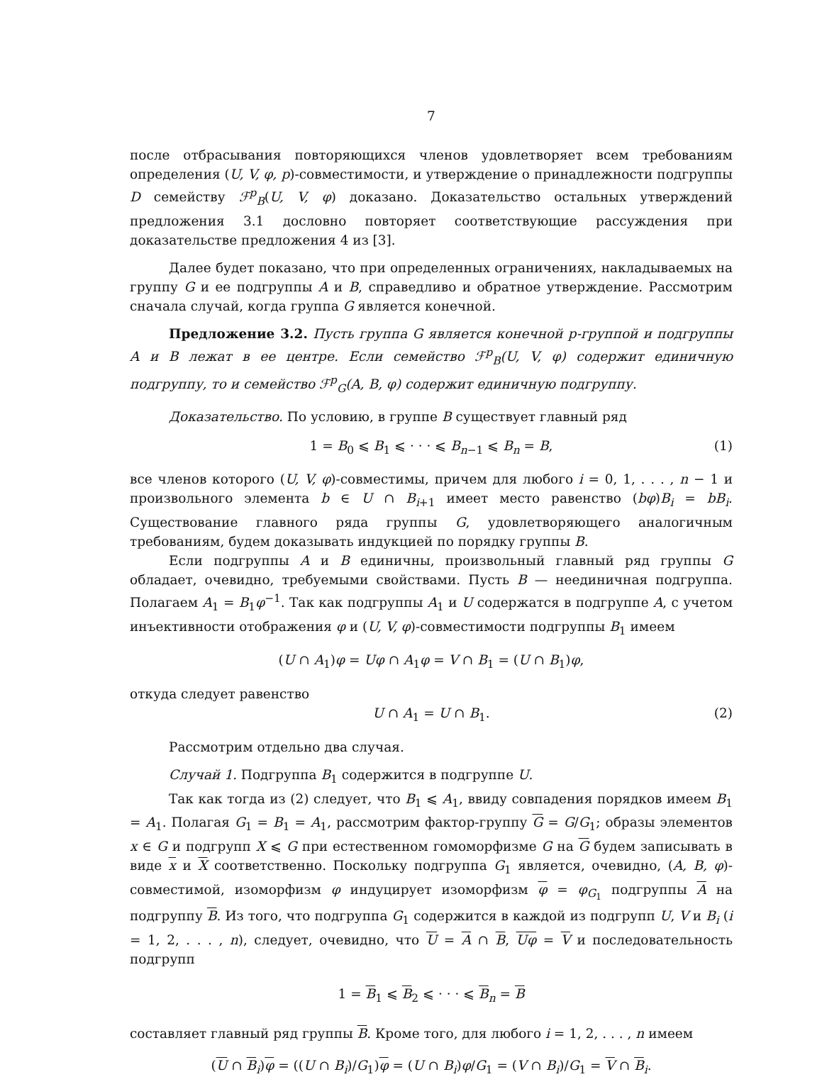7
после отбрасывания повторяющихся членов удовлетворяет всем требованиям определения (U, V, φ, p)-совместимости, и утверждение о принадлежности подгруппы D семейству ℱ<sup>p</sup><sub>B</sub>(U, V, φ) доказано. Доказательство остальных утверждений предложения 3.1 дословно повторяет соответствующие рассуждения при доказательстве предложения 4 из [3].
Далее будет показано, что при определенных ограничениях, накладываемых на группу G и ее подгруппы A и B, справедливо и обратное утверждение. Рассмотрим сначала случай, когда группа G является конечной.
Предложение 3.2. Пусть группа G является конечной p-группой и подгруппы A и B лежат в ее центре. Если семейство ℱ<sup>p</sup><sub>B</sub>(U, V, φ) содержит единичную подгруппу, то и семейство ℱ<sup>p</sup><sub>G</sub>(A, B, φ) содержит единичную подгруппу.
Доказательство. По условию, в группе B существует главный ряд
1 = B<sub>0</sub> ⩽ B<sub>1</sub> ⩽ · · · ⩽ B<sub>n−1</sub> ⩽ B<sub>n</sub> = B, (1)
все членов которого (U, V, φ)-совместимы, причем для любого i = 0, 1, . . . , n − 1 и произвольного элемента b ∈ U ∩ B<sub>i+1</sub> имеет место равенство (bφ)B<sub>i</sub> = bB<sub>i</sub>. Существование главного ряда группы G, удовлетворяющего аналогичным требованиям, будем доказывать индукцией по порядку группы B.
Если подгруппы A и B единичны, произвольный главный ряд группы G обладает, очевидно, требуемыми свойствами. Пусть B — неединичная подгруппа. Полагаем A<sub>1</sub> = B<sub>1</sub>φ<sup>−1</sup>. Так как подгруппы A<sub>1</sub> и U содержатся в подгруппе A, с учетом инъективности отображения φ и (U, V, φ)-совместимости подгруппы B<sub>1</sub> имеем
(U ∩ A<sub>1</sub>)φ = Uφ ∩ A<sub>1</sub>φ = V ∩ B<sub>1</sub> = (U ∩ B<sub>1</sub>)φ,
откуда следует равенство
U ∩ A<sub>1</sub> = U ∩ B<sub>1</sub>. (2)
Рассмотрим отдельно два случая.
Случай 1. Подгруппа B<sub>1</sub> содержится в подгруппе U.
Так как тогда из (2) следует, что B<sub>1</sub> ⩽ A<sub>1</sub>, ввиду совпадения порядков имеем B<sub>1</sub> = A<sub>1</sub>. Полагая G<sub>1</sub> = B<sub>1</sub> = A<sub>1</sub>, рассмотрим фактор-группу G = G/G<sub>1</sub>; образы элементов x ∈ G и подгрупп X ⩽ G при естественном гомоморфизме G на G будем записывать в виде x и X соответственно. Поскольку подгруппа G<sub>1</sub> является, очевидно, (A, B, φ)-совместимой, изоморфизм φ индуцирует изоморфизм φ = φ<sub>G<sub>1</sub></sub> подгруппы A на подгруппу B. Из того, что подгруппа G<sub>1</sub> содержится в каждой из подгрупп U, V и B<sub>i</sub> (i = 1, 2, . . . , n), следует, очевидно, что U = A ∩ B, Uφ = V и последовательность подгрупп
1 = B<sub>1</sub> ⩽ B<sub>2</sub> ⩽ · · · ⩽ B<sub>n</sub> = B
составляет главный ряд группы B. Кроме того, для любого i = 1, 2, . . . , n имеем
(U ∩ B<sub>i</sub>)φ = ((U ∩ B<sub>i</sub>)/G<sub>1</sub>)φ = (U ∩ B<sub>i</sub>)φ/G<sub>1</sub> = (V ∩ B<sub>i</sub>)/G<sub>1</sub> = V ∩ B<sub>i</sub>.